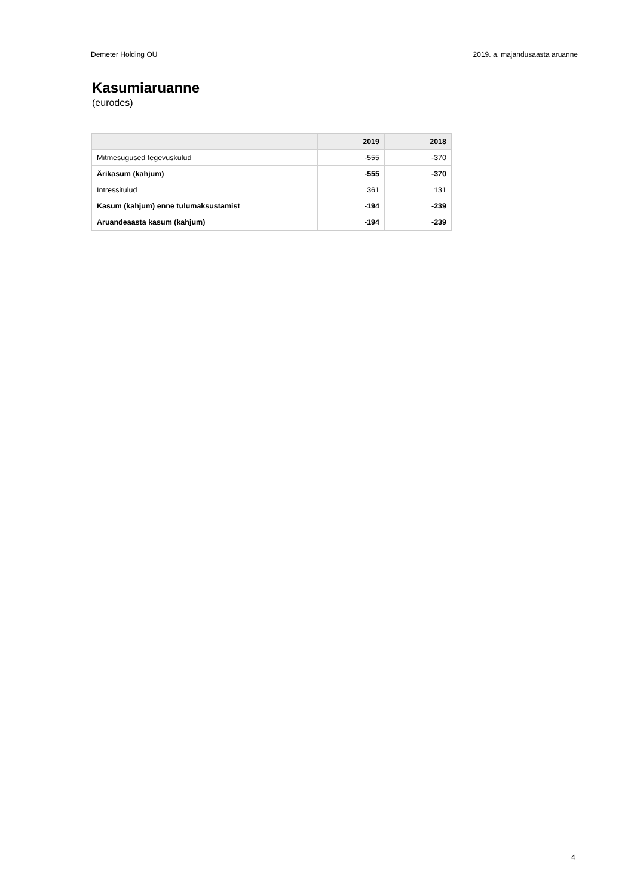Demeter Holding OÜ 2019. a. majandusaasta aruanne
Kasumiaruanne
(eurodes)
| | 2019 | 2018 |
| --- | --- | --- |
| Mitmesugused tegevuskulud | -555 | -370 |
| Ärikasum (kahjum) | -555 | -370 |
| Intressitulud | 361 | 131 |
| Kasum (kahjum) enne tulumaksustamist | -194 | -239 |
| Aruandeaasta kasum (kahjum) | -194 | -239 |
4